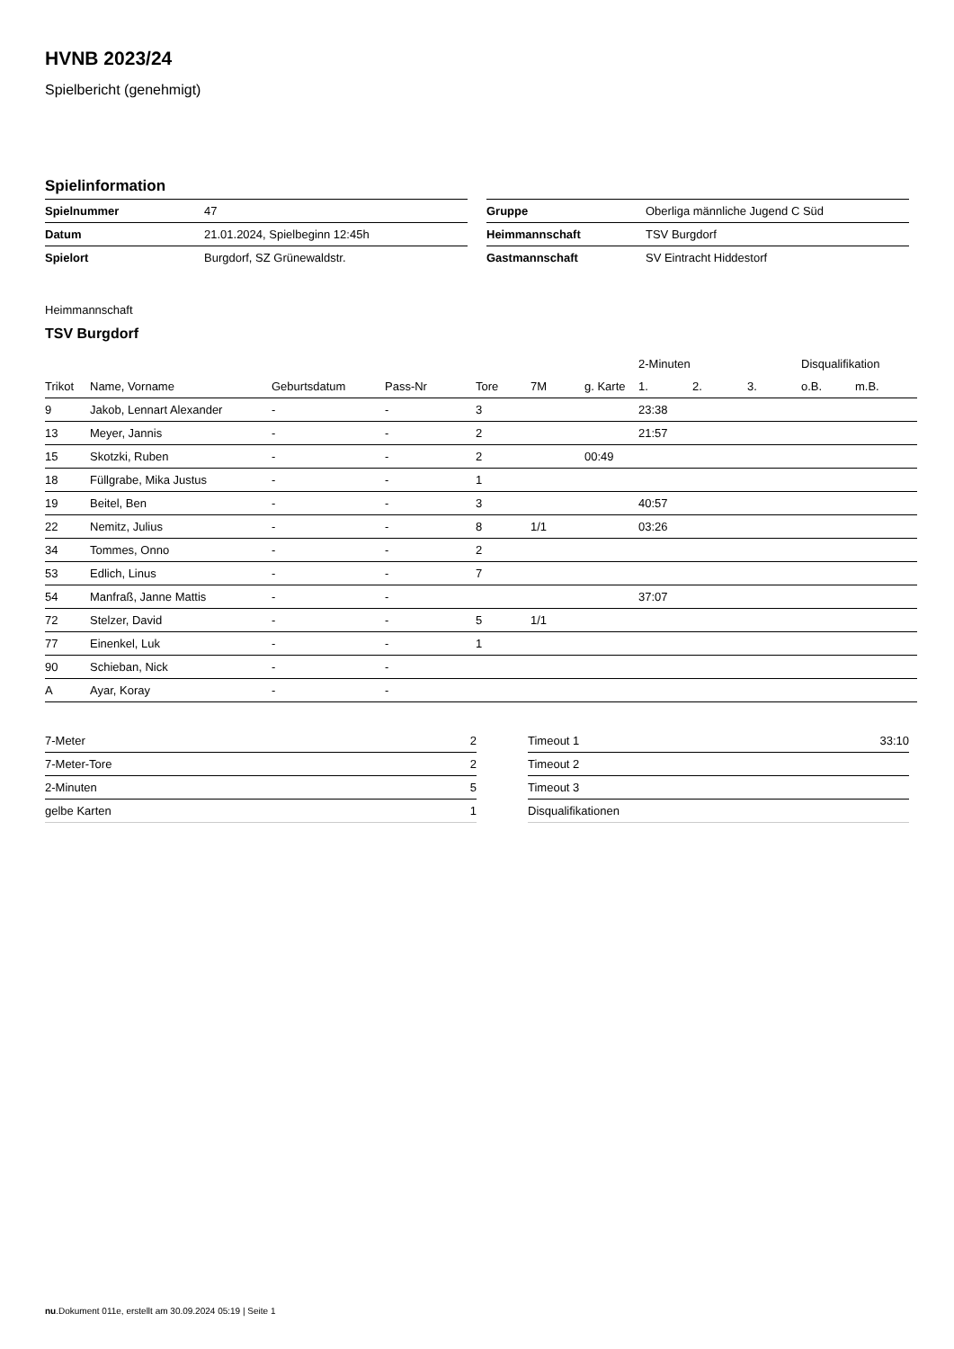HVNB 2023/24
Spielbericht (genehmigt)
Spielinformation
| Spielnummer | 47 |
| Datum | 21.01.2024, Spielbeginn 12:45h |
| Spielort | Burgdorf, SZ Grünewaldstr. |
| Gruppe | Oberliga männliche Jugend C Süd |
| Heimmannschaft | TSV Burgdorf |
| Gastmannschaft | SV Eintracht Hiddestorf |
Heimmannschaft
TSV Burgdorf
| | | | | | | | 2-Minuten | | | Disqualifikation | |
| --- | --- | --- | --- | --- | --- | --- | --- | --- | --- | --- | --- |
| Trikot | Name, Vorname | Geburtsdatum | Pass-Nr | Tore | 7M | g. Karte | 1. | 2. | 3. | o.B. | m.B. |
| 9 | Jakob, Lennart Alexander | - | - | 3 | | | 23:38 | | | | |
| 13 | Meyer, Jannis | - | - | 2 | | | 21:57 | | | | |
| 15 | Skotzki, Ruben | - | - | 2 | | 00:49 | | | | | |
| 18 | Füllgrabe, Mika Justus | - | - | 1 | | | | | | | |
| 19 | Beitel, Ben | - | - | 3 | | | 40:57 | | | | |
| 22 | Nemitz, Julius | - | - | 8 | 1/1 | | 03:26 | | | | |
| 34 | Tommes, Onno | - | - | 2 | | | | | | | |
| 53 | Edlich, Linus | - | - | 7 | | | | | | | |
| 54 | Manfraß, Janne Mattis | - | - | | | | 37:07 | | | | |
| 72 | Stelzer, David | - | - | 5 | 1/1 | | | | | | |
| 77 | Einenkel, Luk | - | - | 1 | | | | | | | |
| 90 | Schieban, Nick | - | - | | | | | | | | |
| A | Ayar, Koray | - | - | | | | | | | | |
| 7-Meter | 2 |
| 7-Meter-Tore | 2 |
| 2-Minuten | 5 |
| gelbe Karten | 1 |
| Timeout 1 | 33:10 |
| Timeout 2 | |
| Timeout 3 | |
| Disqualifikationen | |
nu.Dokument 011e, erstellt am 30.09.2024 05:19 | Seite 1